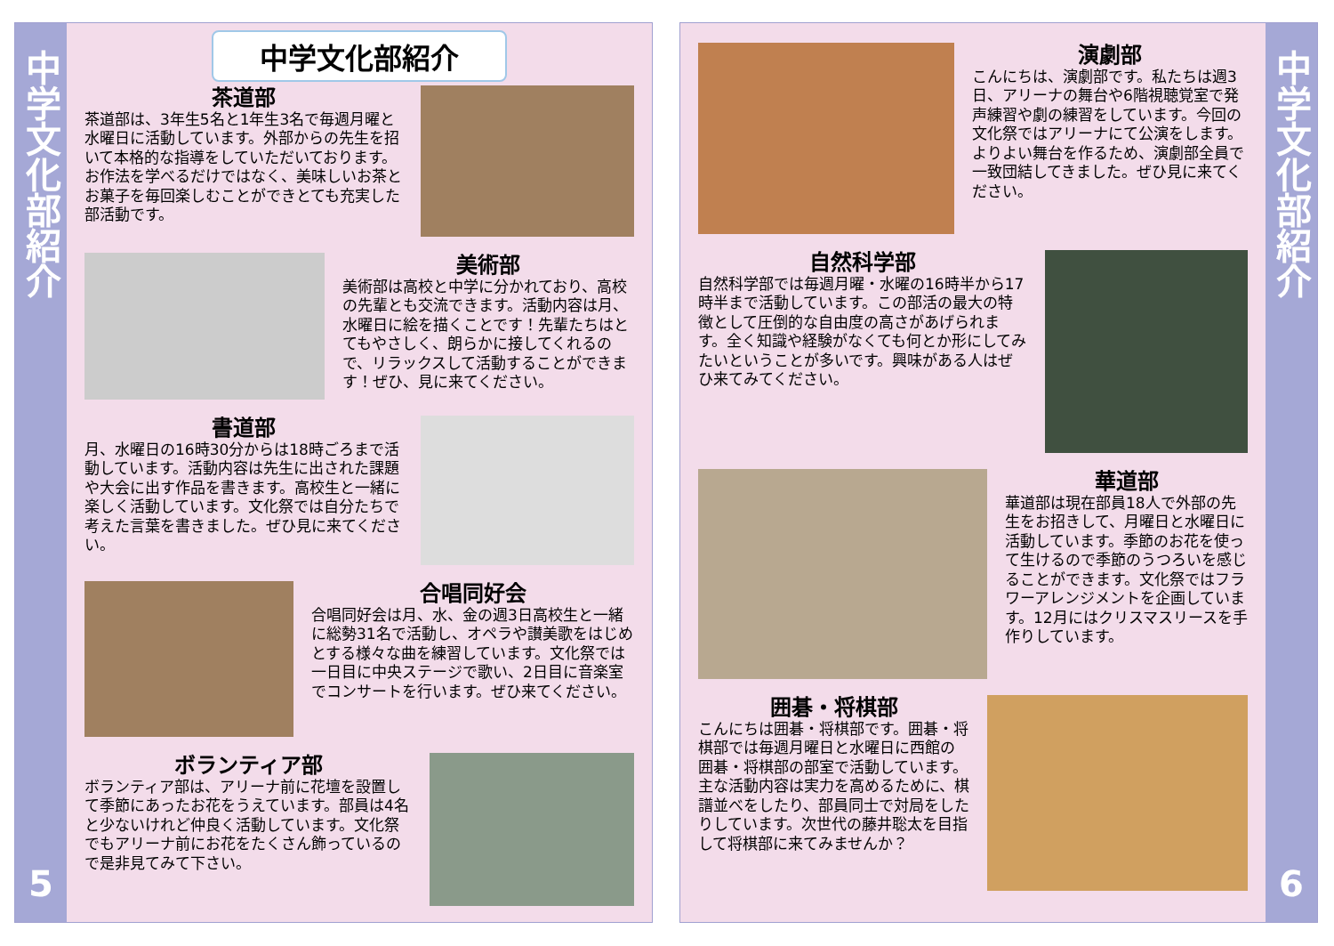中学文化部紹介
5
中学文化部紹介
茶道部
茶道部は、3年生5名と1年生3名で毎週月曜と水曜日に活動しています。外部からの先生を招いて本格的な指導をしていただいております。お作法を学べるだけではなく、美味しいお茶とお菓子を毎回楽しむことができとても充実した部活動です。
美術部
美術部は高校と中学に分かれており、高校の先輩とも交流できます。活動内容は月、水曜日に絵を描くことです！先輩たちはとてもやさしく、朗らかに接してくれるので、リラックスして活動することができます！ぜひ、見に来てください。
書道部
月、水曜日の16時30分からは18時ごろまで活動しています。活動内容は先生に出された課題や大会に出す作品を書きます。高校生と一緒に楽しく活動しています。文化祭では自分たちで考えた言葉を書きました。ぜひ見に来てください。
合唱同好会
合唱同好会は月、水、金の週3日高校生と一緒に総勢31名で活動し、オペラや讃美歌をはじめとする様々な曲を練習しています。文化祭では一日目に中央ステージで歌い、2日目に音楽室でコンサートを行います。ぜひ来てください。
ボランティア部
ボランティア部は、アリーナ前に花壇を設置して季節にあったお花をうえています。部員は4名と少ないけれど仲良く活動しています。文化祭でもアリーナ前にお花をたくさん飾っているので是非見てみて下さい。
演劇部
こんにちは、演劇部です。私たちは週3日、アリーナの舞台や6階視聴覚室で発声練習や劇の練習をしています。今回の文化祭ではアリーナにて公演をします。よりよい舞台を作るため、演劇部全員で一致団結してきました。ぜひ見に来てください。
自然科学部
自然科学部では毎週月曜・水曜の16時半から17時半まで活動しています。この部活の最大の特徴として圧倒的な自由度の高さがあげられます。全く知識や経験がなくても何とか形にしてみたいということが多いです。興味がある人はぜひ来てみてください。
華道部
華道部は現在部員18人で外部の先生をお招きして、月曜日と水曜日に活動しています。季節のお花を使って生けるので季節のうつろいを感じることができます。文化祭ではフラワーアレンジメントを企画しています。12月にはクリスマスリースを手作りしています。
囲碁・将棋部
こんにちは囲碁・将棋部です。囲碁・将棋部では毎週月曜日と水曜日に西館の囲碁・将棋部の部室で活動しています。主な活動内容は実力を高めるために、棋譜並べをしたり、部員同士で対局をしたりしています。次世代の藤井聡太を目指して将棋部に来てみませんか？
中学文化部紹介
6